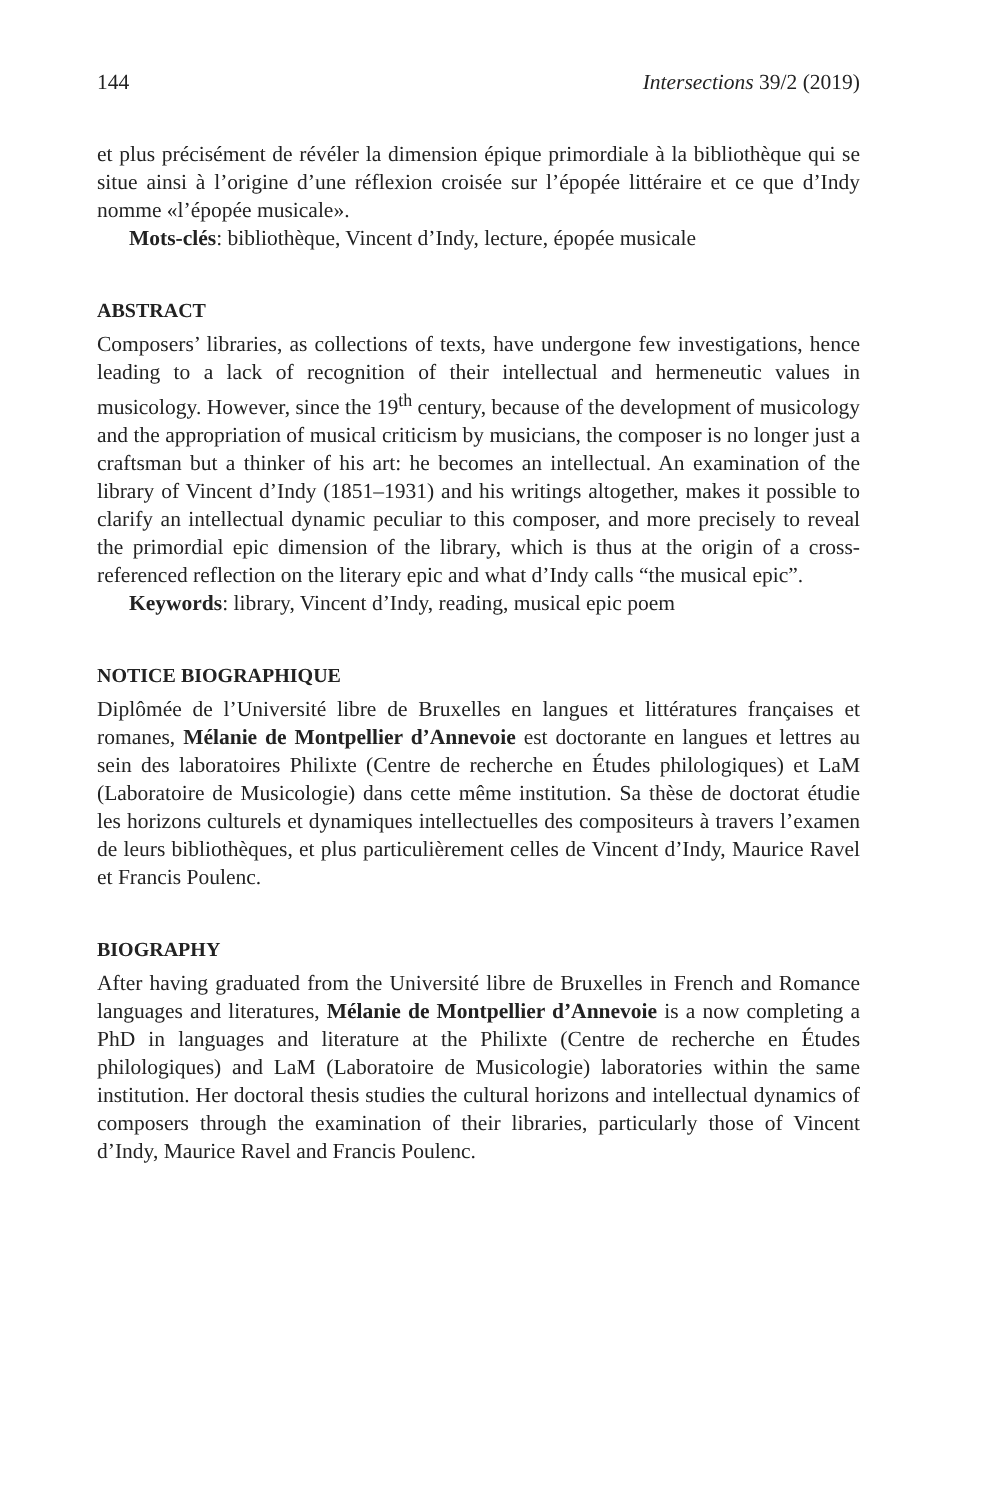144 Intersections 39/2 (2019)
et plus précisément de révéler la dimension épique primordiale à la bibliothèque qui se situe ainsi à l’origine d’une réflexion croisée sur l’épopée littéraire et ce que d’Indy nomme «l’épopée musicale».
Mots-clés: bibliothèque, Vincent d’Indy, lecture, épopée musicale
ABSTRACT
Composers’ libraries, as collections of texts, have undergone few investigations, hence leading to a lack of recognition of their intellectual and hermeneutic values in musicology. However, since the 19<sup>th</sup> century, because of the development of musicology and the appropriation of musical criticism by musicians, the composer is no longer just a craftsman but a thinker of his art: he becomes an intellectual. An examination of the library of Vincent d’Indy (1851–1931) and his writings altogether, makes it possible to clarify an intellectual dynamic peculiar to this composer, and more precisely to reveal the primordial epic dimension of the library, which is thus at the origin of a cross-referenced reflection on the literary epic and what d’Indy calls “the musical epic”.
Keywords: library, Vincent d’Indy, reading, musical epic poem
NOTICE BIOGRAPHIQUE
Diplômée de l’Université libre de Bruxelles en langues et littératures françaises et romanes, Mélanie de Montpellier d’Annevoie est doctorante en langues et lettres au sein des laboratoires Philixte (Centre de recherche en Études philologiques) et LaM (Laboratoire de Musicologie) dans cette même institution. Sa thèse de doctorat étudie les horizons culturels et dynamiques intellectuelles des compositeurs à travers l’examen de leurs bibliothèques, et plus particulièrement celles de Vincent d’Indy, Maurice Ravel et Francis Poulenc.
BIOGRAPHY
After having graduated from the Université libre de Bruxelles in French and Romance languages and literatures, Mélanie de Montpellier d’Annevoie is a now completing a PhD in languages and literature at the Philixte (Centre de recherche en Études philologiques) and LaM (Laboratoire de Musicologie) laboratories within the same institution. Her doctoral thesis studies the cultural horizons and intellectual dynamics of composers through the examination of their libraries, particularly those of Vincent d’Indy, Maurice Ravel and Francis Poulenc.